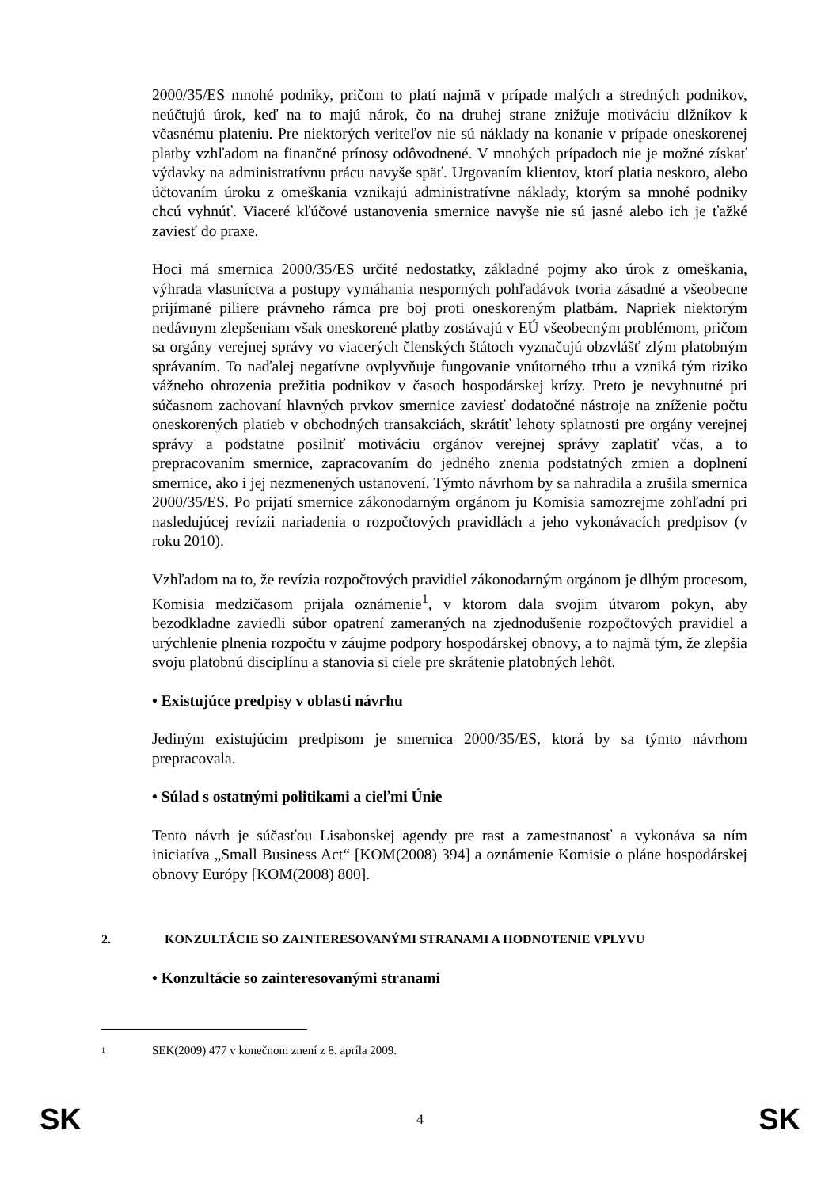2000/35/ES mnohé podniky, pričom to platí najmä v prípade malých a stredných podnikov, neúčtujú úrok, keď na to majú nárok, čo na druhej strane znižuje motiváciu dlžníkov k včasnému plateniu. Pre niektorých veriteľov nie sú náklady na konanie v prípade oneskorenej platby vzhľadom na finančné prínosy odôvodnené. V mnohých prípadoch nie je možné získať výdavky na administratívnu prácu navyše späť. Urgovaním klientov, ktorí platia neskoro, alebo účtovaním úroku z omeškania vznikajú administratívne náklady, ktorým sa mnohé podniky chcú vyhnúť. Viaceré kľúčové ustanovenia smernice navyše nie sú jasné alebo ich je ťažké zaviesť do praxe.
Hoci má smernica 2000/35/ES určité nedostatky, základné pojmy ako úrok z omeškania, výhrada vlastníctva a postupy vymáhania nesporných pohľadávok tvoria zásadné a všeobecne prijímané piliere právneho rámca pre boj proti oneskoreným platbám. Napriek niektorým nedávnym zlepšeniam však oneskorené platby zostávajú v EÚ všeobecným problémom, pričom sa orgány verejnej správy vo viacerých členských štátoch vyznačujú obzvlášť zlým platobným správaním. To naďalej negatívne ovplyvňuje fungovanie vnútorného trhu a vzniká tým riziko vážneho ohrozenia prežitia podnikov v časoch hospodárskej krízy. Preto je nevyhnutné pri súčasnom zachovaní hlavných prvkov smernice zaviesť dodatočné nástroje na zníženie počtu oneskorených platieb v obchodných transakciách, skrátiť lehoty splatnosti pre orgány verejnej správy a podstatne posilniť motiváciu orgánov verejnej správy zaplatiť včas, a to prepracovaním smernice, zapracovaním do jedného znenia podstatných zmien a doplnení smernice, ako i jej nezmenených ustanovení. Týmto návrhom by sa nahradila a zrušila smernica 2000/35/ES. Po prijatí smernice zákonodarným orgánom ju Komisia samozrejme zohľadní pri nasledujúcej revízii nariadenia o rozpočtových pravidlách a jeho vykonávacích predpisov (v roku 2010).
Vzhľadom na to, že revízia rozpočtových pravidiel zákonodarným orgánom je dlhým procesom, Komisia medzičasom prijala oznámenie<sup>1</sup>, v ktorom dala svojim útvarom pokyn, aby bezodkladne zaviedli súbor opatrení zameraných na zjednodušenie rozpočtových pravidiel a urýchlenie plnenia rozpočtu v záujme podpory hospodárskej obnovy, a to najmä tým, že zlepšia svoju platobnú disciplínu a stanovia si ciele pre skrátenie platobných lehôt.
• Existujúce predpisy v oblasti návrhu
Jediným existujúcim predpisom je smernica 2000/35/ES, ktorá by sa týmto návrhom prepracovala.
• Súlad s ostatnými politikami a cieľmi Únie
Tento návrh je súčasťou Lisabonskej agendy pre rast a zamestnanosť a vykonáva sa ním iniciatíva „Small Business Act“ [KOM(2008) 394] a oznámenie Komisie o pláne hospodárskej obnovy Európy [KOM(2008) 800].
2. KONZULTÁCIE SO ZAINTERESOVANÝMI STRANAMI A HODNOTENIE VPLYVU
• Konzultácie so zainteresovanými stranami
1 SEK(2009) 477 v konečnom znení z 8. apríla 2009.
SK 4 SK